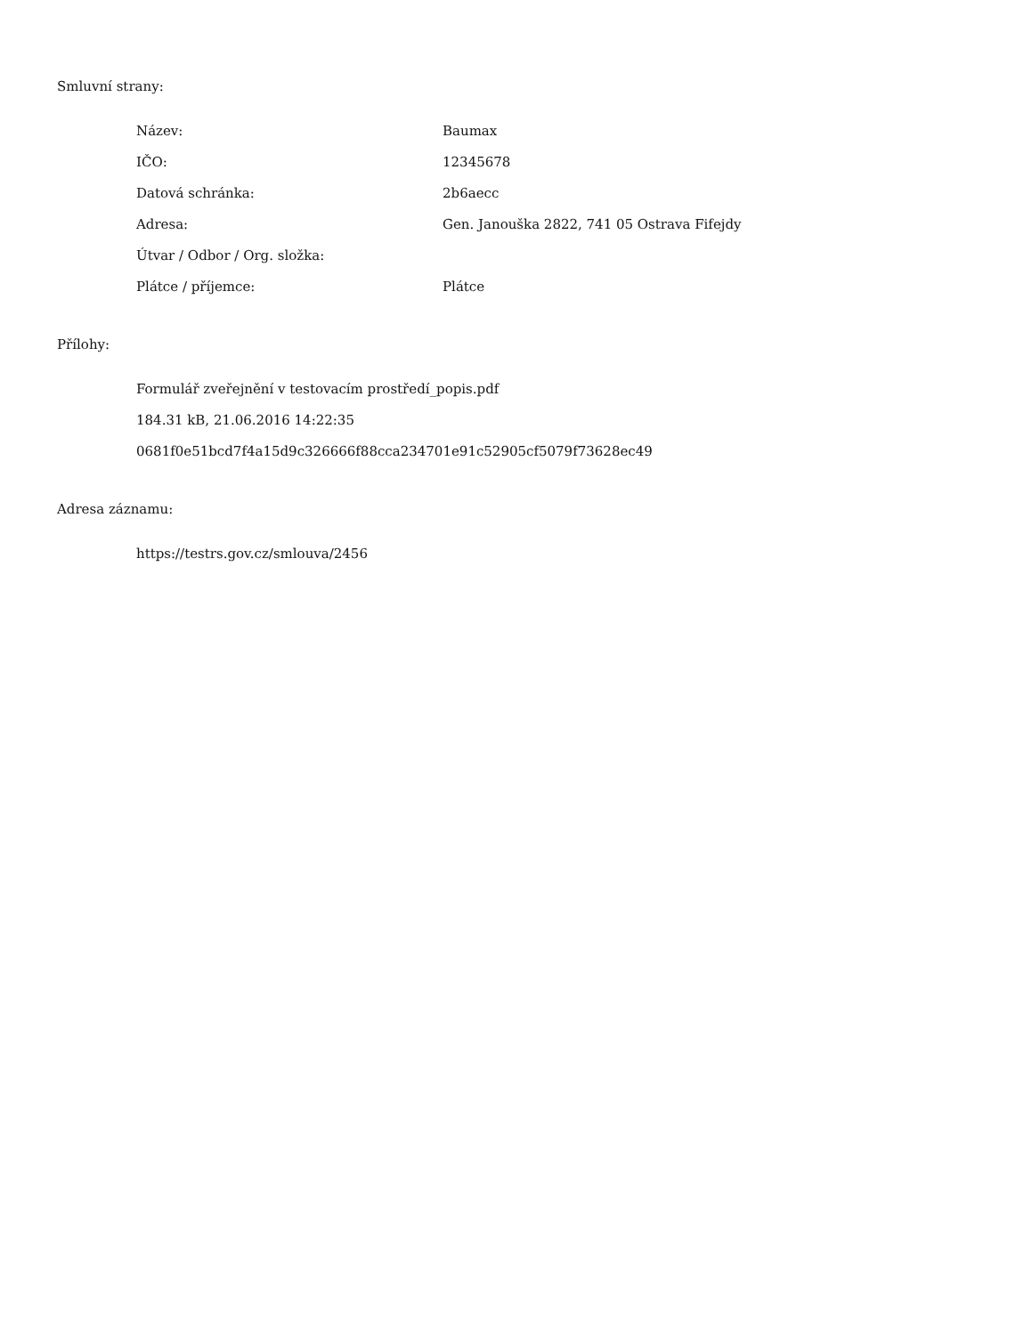Smluvní strany:
| Název: | Baumax |
| IČO: | 12345678 |
| Datová schránka: | 2b6aecc |
| Adresa: | Gen. Janouška 2822, 741 05 Ostrava Fifejdy |
| Útvar / Odbor / Org. složka: | |
| Plátce / příjemce: | Plátce |
Přílohy:
Formulář zveřejnění v testovacím prostředí_popis.pdf
184.31 kB, 21.06.2016 14:22:35
0681f0e51bcd7f4a15d9c326666f88cca234701e91c52905cf5079f73628ec49
Adresa záznamu:
https://testrs.gov.cz/smlouva/2456